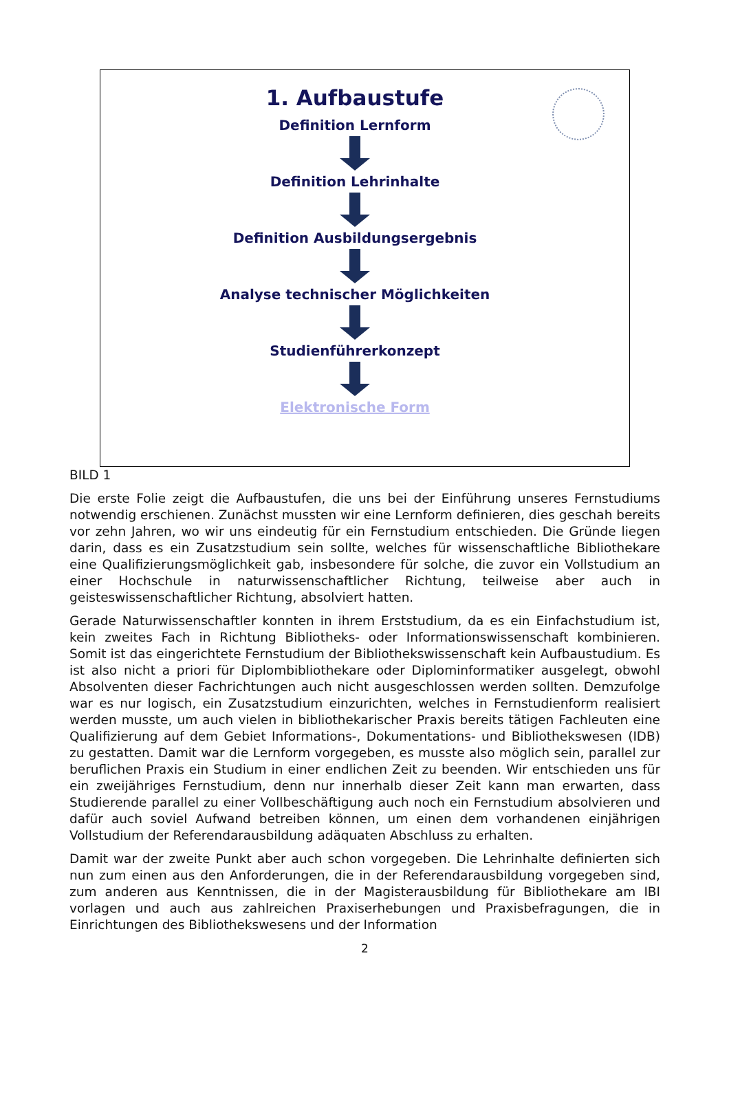1. Aufbaustufe
Definition Lernform
Definition Lehrinhalte
Definition Ausbildungsergebnis
Analyse technischer Möglichkeiten
Studienführerkonzept
Elektronische Form
BILD 1
Die erste Folie zeigt die Aufbaustufen, die uns bei der Einführung unseres Fernstudiums notwendig erschienen. Zunächst mussten wir eine Lernform definieren, dies geschah bereits vor zehn Jahren, wo wir uns eindeutig für ein Fernstudium entschieden. Die Gründe liegen darin, dass es ein Zusatzstudium sein sollte, welches für wissenschaftliche Bibliothekare eine Qualifizierungsmöglichkeit gab, insbesondere für solche, die zuvor ein Vollstudium an einer Hochschule in naturwissenschaftlicher Richtung, teilweise aber auch in geisteswissenschaftlicher Richtung, absolviert hatten.
Gerade Naturwissenschaftler konnten in ihrem Erststudium, da es ein Einfachstudium ist, kein zweites Fach in Richtung Bibliotheks- oder Informationswissenschaft kombinieren. Somit ist das eingerichtete Fernstudium der Bibliothekswissenschaft kein Aufbaustudium. Es ist also nicht a priori für Diplombibliothekare oder Diplominformatiker ausgelegt, obwohl Absolventen dieser Fachrichtungen auch nicht ausgeschlossen werden sollten. Demzufolge war es nur logisch, ein Zusatzstudium einzurichten, welches in Fernstudienform realisiert werden musste, um auch vielen in bibliothekarischer Praxis bereits tätigen Fachleuten eine Qualifizierung auf dem Gebiet Informations-, Dokumentations- und Bibliothekswesen (IDB) zu gestatten. Damit war die Lernform vorgegeben, es musste also möglich sein, parallel zur beruflichen Praxis ein Studium in einer endlichen Zeit zu beenden. Wir entschieden uns für ein zweijähriges Fernstudium, denn nur innerhalb dieser Zeit kann man erwarten, dass Studierende parallel zu einer Vollbeschäftigung auch noch ein Fernstudium absolvieren und dafür auch soviel Aufwand betreiben können, um einen dem vorhandenen einjährigen Vollstudium der Referendarausbildung adäquaten Abschluss zu erhalten.
Damit war der zweite Punkt aber auch schon vorgegeben. Die Lehrinhalte definierten sich nun zum einen aus den Anforderungen, die in der Referendarausbildung vorgegeben sind, zum anderen aus Kenntnissen, die in der Magisterausbildung für Bibliothekare am IBI vorlagen und auch aus zahlreichen Praxiserhebungen und Praxisbefragungen, die in Einrichtungen des Bibliothekswesens und der Information
2